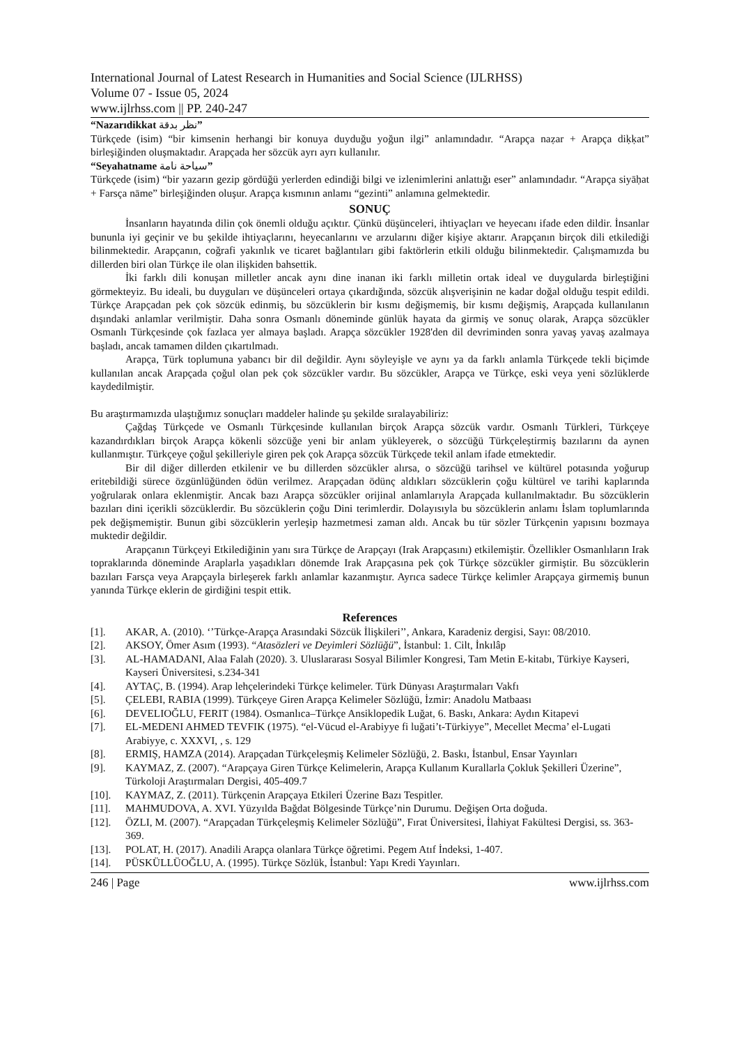International Journal of Latest Research in Humanities and Social Science (IJLRHSS)
Volume 07 - Issue 05, 2024
www.ijlrhss.com || PP. 240-247
“Nazarıdikkat نظر بدقة”
Türkçede (isim) “bir kimsenin herhangi bir konuya duyduğu yoğun ilgi” anlamındadır. “Arapça naẓar + Arapça diḳḳat” birleşiğinden oluşmaktadır. Arapçada her sözcük ayrı ayrı kullanılır.
“Seyahatname سياحة نامة”
Türkçede (isim) “bir yazarın gezip gördüğü yerlerden edindiği bilgi ve izlenimlerini anlattığı eser” anlamındadır. “Arapça siyāḥat + Farsça nāme” birleşiğinden oluşur. Arapça kısmının anlamı “gezinti” anlamına gelmektedir.
SONUÇ
İnsanların hayatında dilin çok önemli olduğu açıktır. Çünkü düşünceleri, ihtiyaçları ve heyecanı ifade eden dildir. İnsanlar bununla iyi geçinir ve bu şekilde ihtiyaçlarını, heyecanlarını ve arzularını diğer kişiye aktarır. Arapçanın birçok dili etkilediği bilinmektedir. Arapçanın, coğrafi yakınlık ve ticaret bağlantıları gibi faktörlerin etkili olduğu bilinmektedir. Çalışmamızda bu dillerden biri olan Türkçe ile olan ilişkiden bahsettik.
İki farklı dili konuşan milletler ancak aynı dine inanan iki farklı milletin ortak ideal ve duygularda birleştiğini görmekteyiz. Bu ideali, bu duyguları ve düşünceleri ortaya çıkardığında, sözcük alışverişinin ne kadar doğal olduğu tespit edildi. Türkçe Arapçadan pek çok sözcük edinmiş, bu sözcüklerin bir kısmı değişmemiş, bir kısmı değişmiş, Arapçada kullanılanın dışındaki anlamlar verilmiştir. Daha sonra Osmanlı döneminde günlük hayata da girmiş ve sonuç olarak, Arapça sözcükler Osmanlı Türkçesinde çok fazlaca yer almaya başladı. Arapça sözcükler 1928'den dil devriminden sonra yavaş yavaş azalmaya başladı, ancak tamamen dilden çıkartılmadı.
Arapça, Türk toplumuna yabancı bir dil değildir. Aynı söyleyişle ve aynı ya da farklı anlamla Türkçede tekli biçimde kullanılan ancak Arapçada çoğul olan pek çok sözcükler vardır. Bu sözcükler, Arapça ve Türkçe, eski veya yeni sözlüklerde kaydedilmiştir.
Bu araştırmamızda ulaştığımız sonuçları maddeler halinde şu şekilde sıralayabiliriz:
Çağdaş Türkçede ve Osmanlı Türkçesinde kullanılan birçok Arapça sözcük vardır. Osmanlı Türkleri, Türkçeye kazandırdıkları birçok Arapça kökenli sözcüğe yeni bir anlam yükleyerek, o sözcüğü Türkçeleştirmiş bazılarını da aynen kullanmıştır. Türkçeye çoğul şekilleriyle giren pek çok Arapça sözcük Türkçede tekil anlam ifade etmektedir.
Bir dil diğer dillerden etkilenir ve bu dillerden sözcükler alırsa, o sözcüğü tarihsel ve kültürel potasında yoğurup eritebildiği sürece özgünlüğünden ödün verilmez. Arapçadan ödünç aldıkları sözcüklerin çoğu kültürel ve tarihi kaplarında yoğrularak onlara eklenmiştir. Ancak bazı Arapça sözcükler orijinal anlamlarıyla Arapçada kullanılmaktadır. Bu sözcüklerin bazıları dini içerikli sözcüklerdir. Bu sözcüklerin çoğu Dini terimlerdir. Dolayısıyla bu sözcüklerin anlamı İslam toplumlarında pek değişmemiştir. Bunun gibi sözcüklerin yerleşip hazmetmesi zaman aldı. Ancak bu tür sözler Türkçenin yapısını bozmaya muktedir değildir.
Arapçanın Türkçeyi Etkilediğinin yanı sıra Türkçe de Arapçayı (Irak Arapçasını) etkilemiştir. Özellikler Osmanlıların Irak topraklarında döneminde Araplarla yaşadıkları dönemde Irak Arapçasına pek çok Türkçe sözcükler girmiştir. Bu sözcüklerin bazıları Farsça veya Arapçayla birleşerek farklı anlamlar kazanmıştır. Ayrıca sadece Türkçe kelimler Arapçaya girmemiş bunun yanında Türkçe eklerin de girdiğini tespit ettik.
References
[1]. AKAR, A. (2010). ‘’Türkçe-Arapça Arasındaki Sözcük İlişkileri’’, Ankara, Karadeniz dergisi, Sayı: 08/2010.
[2]. AKSOY, Ömer Asım (1993). “Atasözleri ve Deyimleri Sözlüğü”, İstanbul: 1. Cilt, İnkılâp
[3]. AL-HAMADANI, Alaa Falah (2020). 3. Uluslararası Sosyal Bilimler Kongresi, Tam Metin E-kitabı, Türkiye Kayseri, Kayseri Üniversitesi, s.234-341
[4]. AYTAÇ, B. (1994). Arap lehçelerindeki Türkçe kelimeler. Türk Dünyası Araştırmaları Vakfı
[5]. ÇELEBI, RABIA (1999). Türkçeye Giren Arapça Kelimeler Sözlüğü, İzmir: Anadolu Matbaası
[6]. DEVELIOĞLU, FERIT (1984). Osmanlıca–Türkçe Ansiklopedik Luğat, 6. Baskı, Ankara: Aydın Kitapevi
[7]. EL-MEDENI AHMED TEVFIK (1975). “el-Vücud el-Arabiyye fi luğati’t-Türkiyye”, Mecellet Mecma’ el-Lugati Arabiyye, c. XXXVI, , s. 129
[8]. ERMIŞ, HAMZA (2014). Arapçadan Türkçeleşmiş Kelimeler Sözlüğü, 2. Baskı, İstanbul, Ensar Yayınları
[9]. KAYMAZ, Z. (2007). “Arapçaya Giren Türkçe Kelimelerin, Arapça Kullanım Kurallarla Çokluk Şekilleri Üzerine”, Türkoloji Araştırmaları Dergisi, 405-409.7
[10]. KAYMAZ, Z. (2011). Türkçenin Arapçaya Etkileri Üzerine Bazı Tespitler.
[11]. MAHMUDOVA, A. XVI. Yüzyılda Bağdat Bölgesinde Türkçe’nin Durumu. Değişen Orta doğuda.
[12]. ÖZLI, M. (2007). “Arapçadan Türkçeleşmiş Kelimeler Sözlüğü”, Fırat Üniversitesi, İlahiyat Fakültesi Dergisi, ss. 363- 369.
[13]. POLAT, H. (2017). Anadili Arapça olanlara Türkçe öğretimi. Pegem Atıf İndeksi, 1-407.
[14]. PÜSKÜLLÜOĞLU, A. (1995). Türkçe Sözlük, İstanbul: Yapı Kredi Yayınları.
246 | Page www.ijlrhss.com